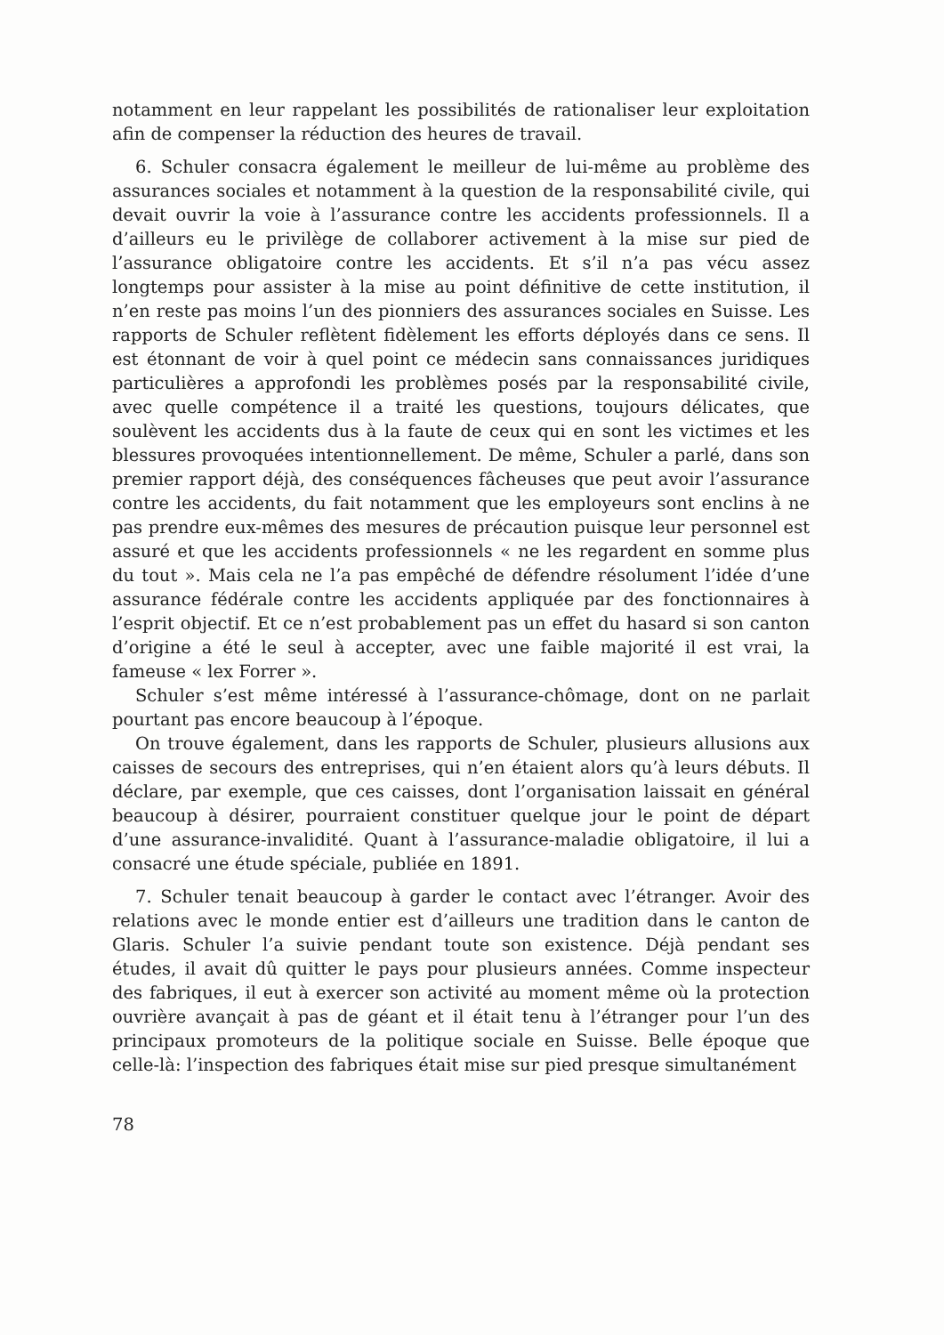notamment en leur rappelant les possibilités de rationaliser leur exploitation afin de compenser la réduction des heures de travail.
6. Schuler consacra également le meilleur de lui-même au problème des assurances sociales et notamment à la question de la responsabilité civile, qui devait ouvrir la voie à l’assurance contre les accidents professionnels. Il a d’ailleurs eu le privilège de collaborer activement à la mise sur pied de l’assurance obligatoire contre les accidents. Et s’il n’a pas vécu assez longtemps pour assister à la mise au point définitive de cette institution, il n’en reste pas moins l’un des pionniers des assurances sociales en Suisse. Les rapports de Schuler reflètent fidèlement les efforts déployés dans ce sens. Il est étonnant de voir à quel point ce médecin sans connaissances juridiques particulières a approfondi les problèmes posés par la responsabilité civile, avec quelle compétence il a traité les questions, toujours délicates, que soulèvent les accidents dus à la faute de ceux qui en sont les victimes et les blessures provoquées intentionnellement. De même, Schuler a parlé, dans son premier rapport déjà, des conséquences fâcheuses que peut avoir l’assurance contre les accidents, du fait notamment que les employeurs sont enclins à ne pas prendre eux-mêmes des mesures de précaution puisque leur personnel est assuré et que les accidents professionnels « ne les regardent en somme plus du tout ». Mais cela ne l’a pas empêché de défendre résolument l’idée d’une assurance fédérale contre les accidents appliquée par des fonctionnaires à l’esprit objectif. Et ce n’est probablement pas un effet du hasard si son canton d’origine a été le seul à accepter, avec une faible majorité il est vrai, la fameuse « lex Forrer ».
Schuler s’est même intéressé à l’assurance-chômage, dont on ne parlait pourtant pas encore beaucoup à l’époque.
On trouve également, dans les rapports de Schuler, plusieurs allusions aux caisses de secours des entreprises, qui n’en étaient alors qu’à leurs débuts. Il déclare, par exemple, que ces caisses, dont l’organisation laissait en général beaucoup à désirer, pourraient constituer quelque jour le point de départ d’une assurance-invalidité. Quant à l’assurance-maladie obligatoire, il lui a consacré une étude spéciale, publiée en 1891.
7. Schuler tenait beaucoup à garder le contact avec l’étranger. Avoir des relations avec le monde entier est d’ailleurs une tradition dans le canton de Glaris. Schuler l’a suivie pendant toute son existence. Déjà pendant ses études, il avait dû quitter le pays pour plusieurs années. Comme inspecteur des fabriques, il eut à exercer son activité au moment même où la protection ouvrière avançait à pas de géant et il était tenu à l’étranger pour l’un des principaux promoteurs de la politique sociale en Suisse. Belle époque que celle-là: l’inspection des fabriques était mise sur pied presque simultanément
78